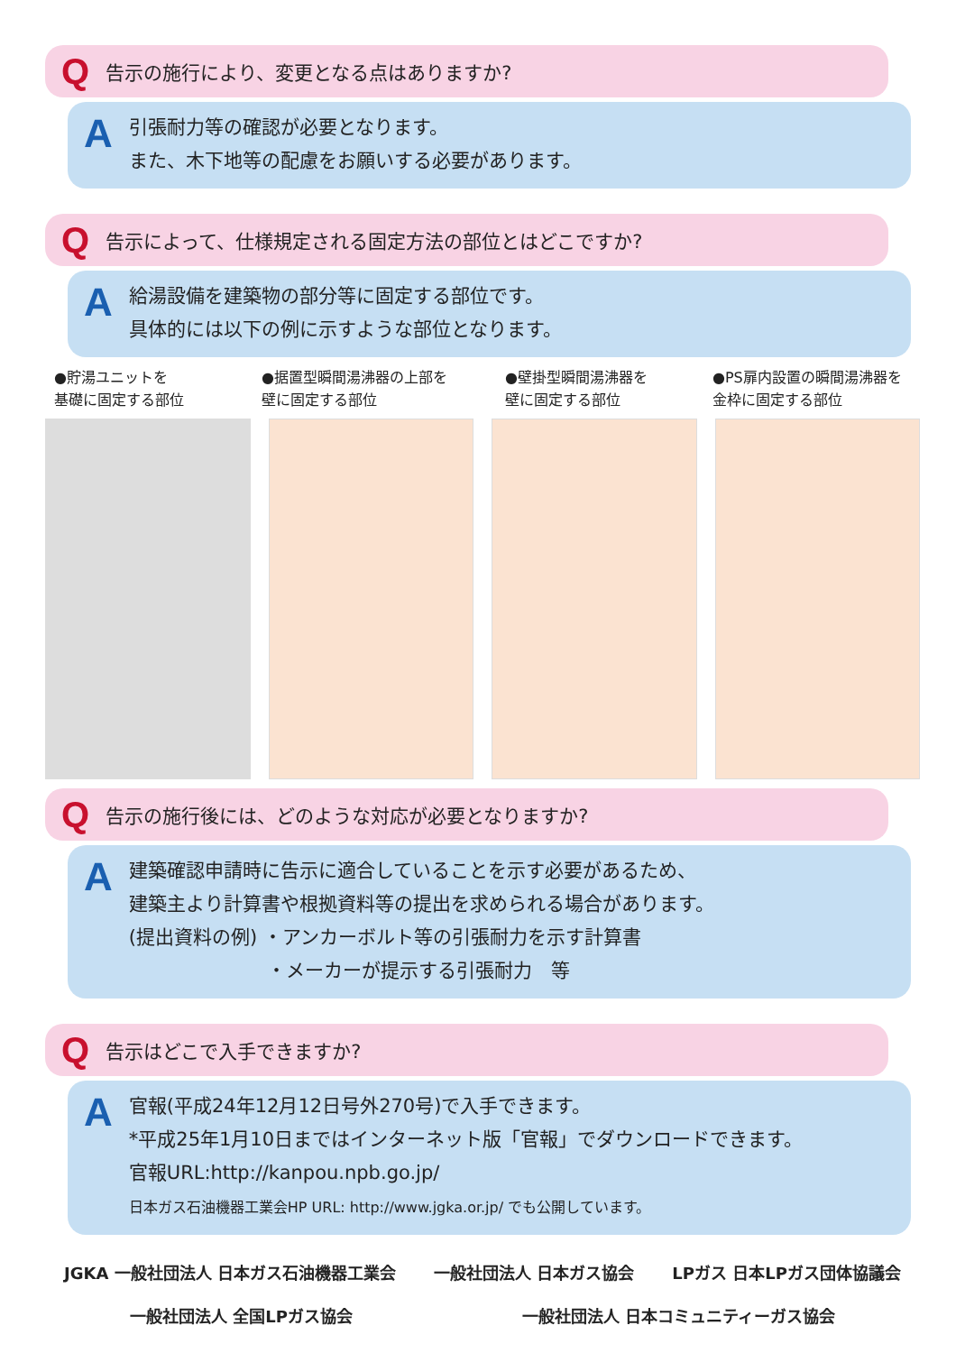Q告示の施行により、変更となる点はありますか?
A
引張耐力等の確認が必要となります。
また、木下地等の配慮をお願いする必要があります。
Q告示によって、仕様規定される固定方法の部位とはどこですか?
A
給湯設備を建築物の部分等に固定する部位です。
具体的には以下の例に示すような部位となります。
●貯湯ユニットを
基礎に固定する部位
●据置型瞬間湯沸器の上部を
壁に固定する部位
●壁掛型瞬間湯沸器を
壁に固定する部位
●PS扉内設置の瞬間湯沸器を
金枠に固定する部位
Q告示の施行後には、どのような対応が必要となりますか?
A
建築確認申請時に告示に適合していることを示す必要があるため、
建築主より計算書や根拠資料等の提出を求められる場合があります。
(提出資料の例) ・アンカーボルト等の引張耐力を示す計算書
　　　　　　　 ・メーカーが提示する引張耐力　等
Q告示はどこで入手できますか?
A
官報(平成24年12月12日号外270号)で入手できます。
*平成25年1月10日まではインターネット版「官報」でダウンロードできます。
官報URL:http://kanpou.npb.go.jp/
日本ガス石油機器工業会HP URL: http://www.jgka.or.jp/ でも公開しています。
JGKA 一般社団法人 日本ガス石油機器工業会 一般社団法人 日本ガス協会 LPガス 日本LPガス団体協議会
一般社団法人 全国LPガス協会 一般社団法人 日本コミュニティーガス協会